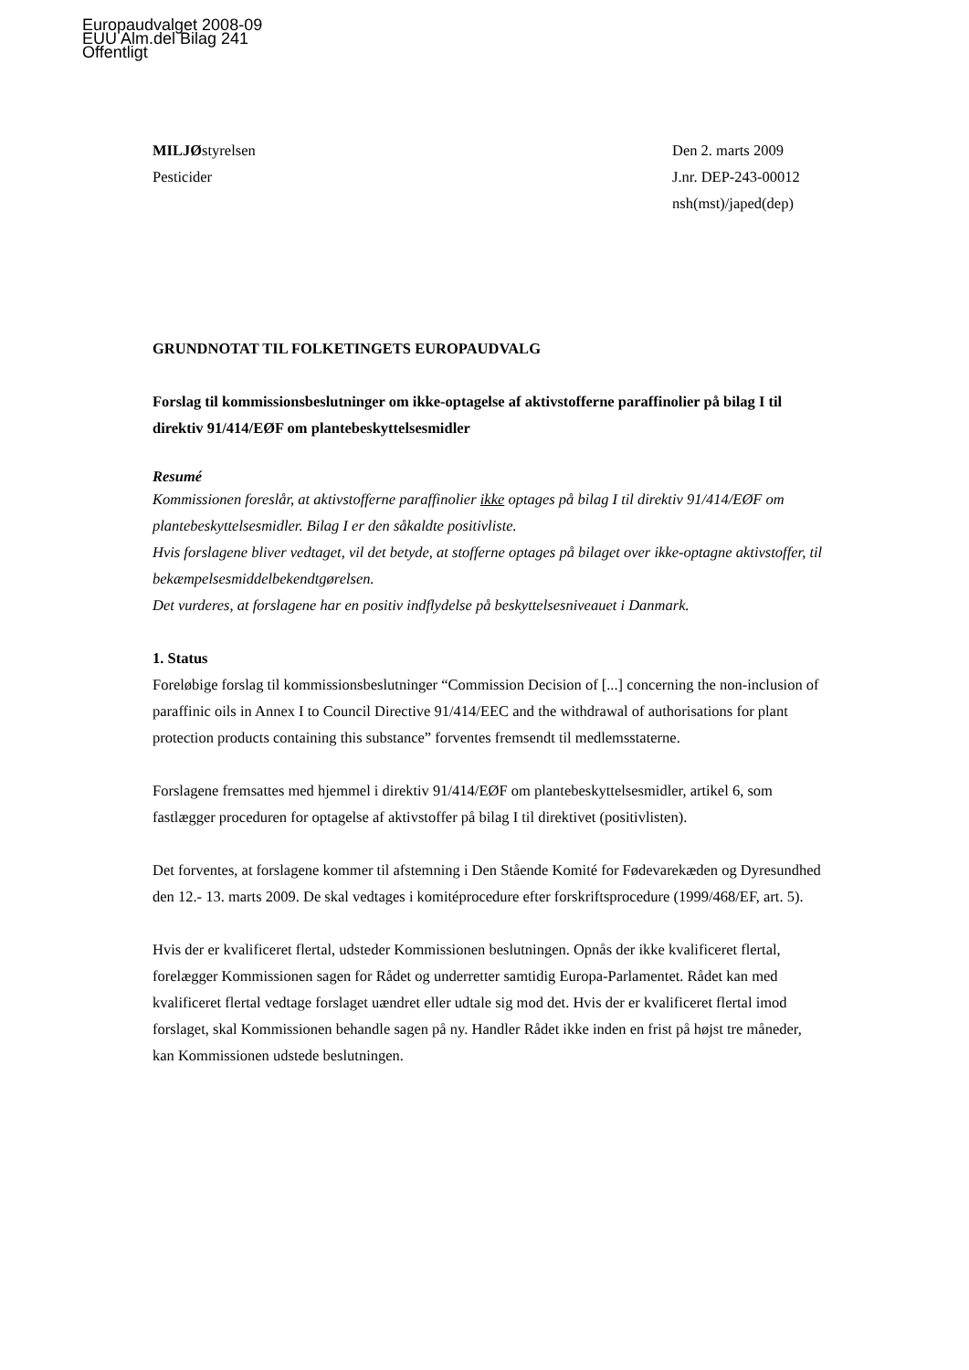Europaudvalget 2008-09
EUU Alm.del Bilag 241
Offentligt
MILJØstyrelsen
Pesticider
Den 2. marts 2009
J.nr. DEP-243-00012
nsh(mst)/japed(dep)
GRUNDNOTAT TIL FOLKETINGETS EUROPAUDVALG
Forslag til kommissionsbeslutninger om ikke-optagelse af aktivstofferne paraffinolier på bilag I til direktiv 91/414/EØF om plantebeskyttelsesmidler
Resumé
Kommissionen foreslår, at aktivstofferne paraffinolier ikke optages på bilag I til direktiv 91/414/EØF om plantebeskyttelsesmidler. Bilag I er den såkaldte positivliste.
Hvis forslagene bliver vedtaget, vil det betyde, at stofferne optages på bilaget over ikke-optagne aktivstoffer, til bekæmpelsesmiddelbekendtgørelsen.
Det vurderes, at forslagene har en positiv indflydelse på beskyttelsesniveauet i Danmark.
1. Status
Foreløbige forslag til kommissionsbeslutninger “Commission Decision of [...] concerning the non-inclusion of paraffinic oils in Annex I to Council Directive 91/414/EEC and the withdrawal of authorisations for plant protection products containing this substance” forventes fremsendt til medlemsstaterne.
Forslagene fremsattes med hjemmel i direktiv 91/414/EØF om plantebeskyttelsesmidler, artikel 6, som fastlægger proceduren for optagelse af aktivstoffer på bilag I til direktivet (positivlisten).
Det forventes, at forslagene kommer til afstemning i Den Stående Komité for Fødevarekæden og Dyresundhed den 12.- 13. marts 2009. De skal vedtages i komitéprocedure efter forskriftsprocedure (1999/468/EF, art. 5).
Hvis der er kvalificeret flertal, udsteder Kommissionen beslutningen. Opnås der ikke kvalificeret flertal, forelægger Kommissionen sagen for Rådet og underretter samtidig Europa-Parlamentet. Rådet kan med kvalificeret flertal vedtage forslaget uændret eller udtale sig mod det. Hvis der er kvalificeret flertal imod forslaget, skal Kommissionen behandle sagen på ny. Handler Rådet ikke inden en frist på højst tre måneder, kan Kommissionen udstede beslutningen.